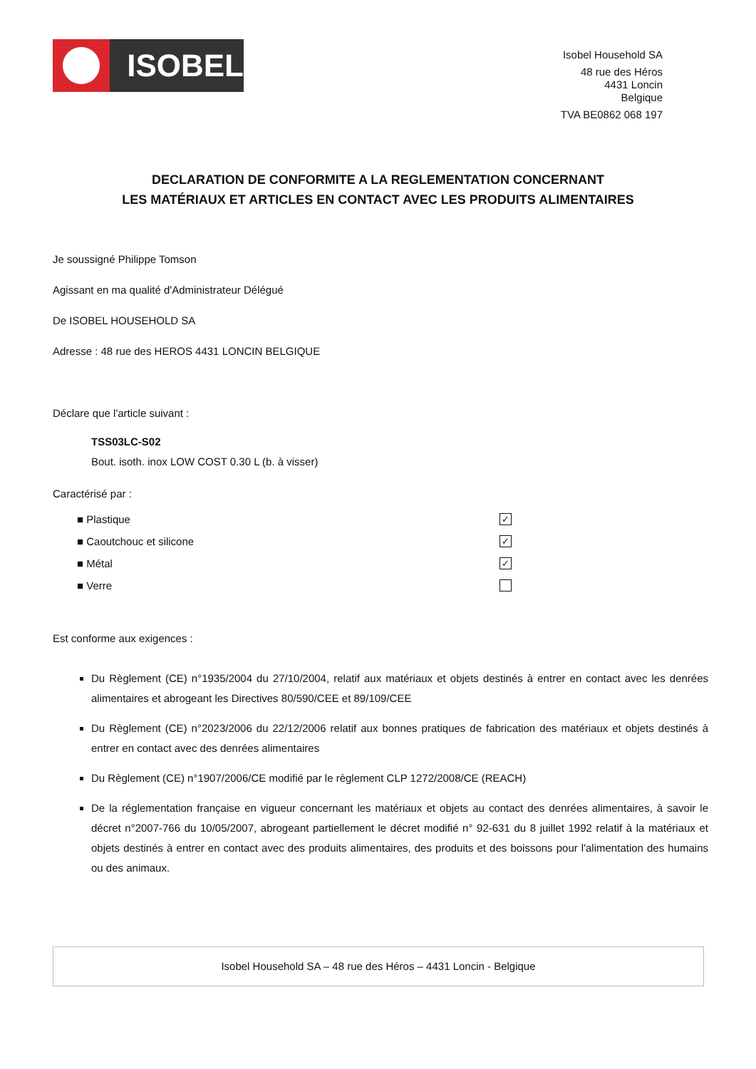ISOBEL
Isobel Household SA
48 rue des Héros
4431 Loncin
Belgique
TVA BE0862 068 197
DECLARATION DE CONFORMITE A LA REGLEMENTATION CONCERNANT
LES MATÉRIAUX ET ARTICLES EN CONTACT AVEC LES PRODUITS ALIMENTAIRES
Je soussigné Philippe Tomson
Agissant en ma qualité d'Administrateur Délégué
De ISOBEL HOUSEHOLD SA
Adresse : 48 rue des HEROS 4431 LONCIN BELGIQUE
Déclare que l'article suivant :
TSS03LC-S02
Bout. isoth. inox LOW COST 0.30 L (b. à visser)
Caractérisé par :
■ Plastique ✓
■ Caoutchouc et silicone ✓
■ Métal ✓
■ Verre
Est conforme aux exigences :
Du Règlement (CE) n°1935/2004 du 27/10/2004, relatif aux matériaux et objets destinés à entrer en contact avec les denrées alimentaires et abrogeant les Directives 80/590/CEE et 89/109/CEE
Du Règlement (CE) n°2023/2006 du 22/12/2006 relatif aux bonnes pratiques de fabrication des matériaux et objets destinés à entrer en contact avec des denrées alimentaires
Du Règlement (CE) n°1907/2006/CE modifié par le règlement CLP 1272/2008/CE (REACH)
De la réglementation française en vigueur concernant les matériaux et objets au contact des denrées alimentaires, à savoir le décret n°2007-766 du 10/05/2007, abrogeant partiellement le décret modifié n° 92-631 du 8 juillet 1992 relatif à la matériaux et objets destinés à entrer en contact avec des produits alimentaires, des produits et des boissons pour l'alimentation des humains ou des animaux.
Isobel Household SA – 48 rue des Héros – 4431 Loncin - Belgique